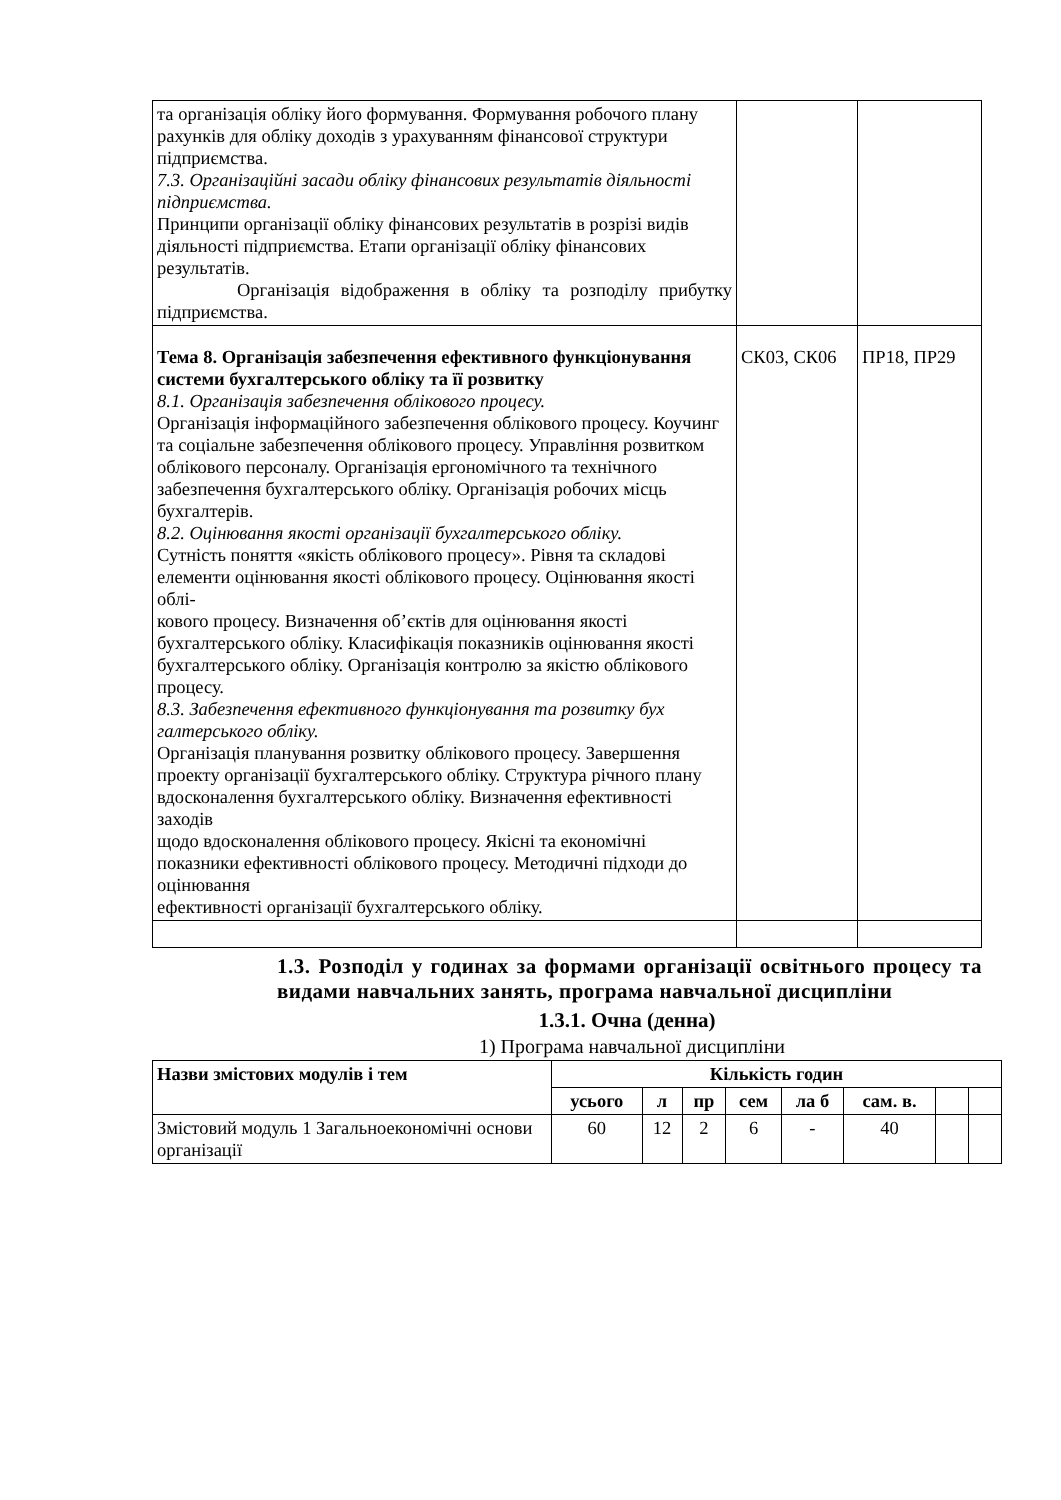| та організація обліку його формування. Формування робочого плану рахунків для обліку доходів з урахуванням фінансової структури підприємства. 7.3. Організаційні засади обліку фінансових результатів діяльності підприємства. Принципи організації обліку фінансових результатів в розрізі видів діяльності підприємства. Етапи організації обліку фінансових результатів. Організація відображення в обліку та розподілу прибутку підприємства. | | |
| Тема 8. Організація забезпечення ефективного функціонування системи бухгалтерського обліку та її розвитку 8.1. Організація забезпечення облікового процесу. Організація інформаційного забезпечення облікового процесу. Коучинг та соціальне забезпечення облікового процесу. Управління розвитком облікового персоналу. Організація ергономічного та технічного забезпечення бухгалтерського обліку. Організація робочих місць бухгалтерів. 8.2. Оцінювання якості організації бухгалтерського обліку. Сутність поняття «якість облікового процесу». Рівня та складові елементи оцінювання якості облікового процесу. Оцінювання якості облі- кового процесу. Визначення об’єктів для оцінювання якості бухгалтерського обліку. Класифікація показників оцінювання якості бухгалтерського обліку. Організація контролю за якістю облікового процесу. 8.3. Забезпечення ефективного функціонування та розвитку бух галтерського обліку. Організація планування розвитку облікового процесу. Завершення проекту організації бухгалтерського обліку. Структура річного плану вдосконалення бухгалтерського обліку. Визначення ефективності заходів щодо вдосконалення облікового процесу. Якісні та економічні показники ефективності облікового процесу. Методичні підходи до оцінювання ефективності організації бухгалтерського обліку. | СК03, СК06 | ПР18, ПР29 |
1.3. Розподіл у годинах за формами організації освітнього процесу та видами навчальних занять, програма навчальної дисципліни
1.3.1. Очна (денна)
1) Програма навчальної дисципліни
| Назви змістових модулів і тем | Кількість годин | | | | | | | |
| --- | --- | --- | --- | --- | --- | --- | --- | --- |
| | усього | л | пр | сем | ла б | сам. в. | | |
| Змістовий модуль 1 Загальноекономічні основи організації | 60 | 12 | 2 | 6 | - | 40 | | |